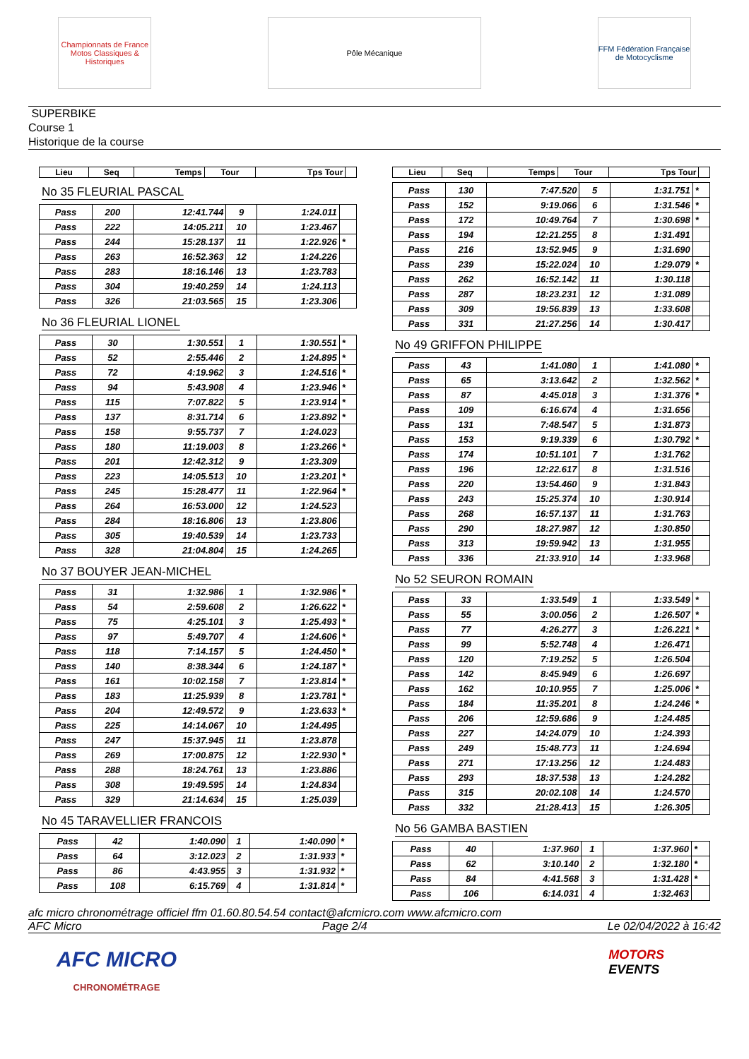Championnats de France Motos Classiques & Historiques
Pôle Mécanique
FFM Fédération Française de Motocyclisme
SUPERBIKE
Course 1
Historique de la course
| Lieu | Seq | Temps | Tour | Tps Tour | |
| --- | --- | --- | --- | --- | --- |
No 35 FLEURIAL PASCAL
| Pass | 200 | 12:41.744 | 9 | 1:24.011 | |
| Pass | 222 | 14:05.211 | 10 | 1:23.467 | |
| Pass | 244 | 15:28.137 | 11 | 1:22.926 | * |
| Pass | 263 | 16:52.363 | 12 | 1:24.226 | |
| Pass | 283 | 18:16.146 | 13 | 1:23.783 | |
| Pass | 304 | 19:40.259 | 14 | 1:24.113 | |
| Pass | 326 | 21:03.565 | 15 | 1:23.306 | |
No 36 FLEURIAL LIONEL
| Pass | 30 | 1:30.551 | 1 | 1:30.551 | * |
| Pass | 52 | 2:55.446 | 2 | 1:24.895 | * |
| Pass | 72 | 4:19.962 | 3 | 1:24.516 | * |
| Pass | 94 | 5:43.908 | 4 | 1:23.946 | * |
| Pass | 115 | 7:07.822 | 5 | 1:23.914 | * |
| Pass | 137 | 8:31.714 | 6 | 1:23.892 | * |
| Pass | 158 | 9:55.737 | 7 | 1:24.023 | |
| Pass | 180 | 11:19.003 | 8 | 1:23.266 | * |
| Pass | 201 | 12:42.312 | 9 | 1:23.309 | |
| Pass | 223 | 14:05.513 | 10 | 1:23.201 | * |
| Pass | 245 | 15:28.477 | 11 | 1:22.964 | * |
| Pass | 264 | 16:53.000 | 12 | 1:24.523 | |
| Pass | 284 | 18:16.806 | 13 | 1:23.806 | |
| Pass | 305 | 19:40.539 | 14 | 1:23.733 | |
| Pass | 328 | 21:04.804 | 15 | 1:24.265 | |
No 37 BOUYER JEAN-MICHEL
| Pass | 31 | 1:32.986 | 1 | 1:32.986 | * |
| Pass | 54 | 2:59.608 | 2 | 1:26.622 | * |
| Pass | 75 | 4:25.101 | 3 | 1:25.493 | * |
| Pass | 97 | 5:49.707 | 4 | 1:24.606 | * |
| Pass | 118 | 7:14.157 | 5 | 1:24.450 | * |
| Pass | 140 | 8:38.344 | 6 | 1:24.187 | * |
| Pass | 161 | 10:02.158 | 7 | 1:23.814 | * |
| Pass | 183 | 11:25.939 | 8 | 1:23.781 | * |
| Pass | 204 | 12:49.572 | 9 | 1:23.633 | * |
| Pass | 225 | 14:14.067 | 10 | 1:24.495 | |
| Pass | 247 | 15:37.945 | 11 | 1:23.878 | |
| Pass | 269 | 17:00.875 | 12 | 1:22.930 | * |
| Pass | 288 | 18:24.761 | 13 | 1:23.886 | |
| Pass | 308 | 19:49.595 | 14 | 1:24.834 | |
| Pass | 329 | 21:14.634 | 15 | 1:25.039 | |
No 45 TARAVELLIER FRANCOIS
| Pass | 42 | 1:40.090 | 1 | 1:40.090 | * |
| Pass | 64 | 3:12.023 | 2 | 1:31.933 | * |
| Pass | 86 | 4:43.955 | 3 | 1:31.932 | * |
| Pass | 108 | 6:15.769 | 4 | 1:31.814 | * |
| Lieu | Seq | Temps | Tour | Tps Tour | |
| --- | --- | --- | --- | --- | --- |
| Pass | 130 | 7:47.520 | 5 | 1:31.751 | * |
| Pass | 152 | 9:19.066 | 6 | 1:31.546 | * |
| Pass | 172 | 10:49.764 | 7 | 1:30.698 | * |
| Pass | 194 | 12:21.255 | 8 | 1:31.491 | |
| Pass | 216 | 13:52.945 | 9 | 1:31.690 | |
| Pass | 239 | 15:22.024 | 10 | 1:29.079 | * |
| Pass | 262 | 16:52.142 | 11 | 1:30.118 | |
| Pass | 287 | 18:23.231 | 12 | 1:31.089 | |
| Pass | 309 | 19:56.839 | 13 | 1:33.608 | |
| Pass | 331 | 21:27.256 | 14 | 1:30.417 | |
No 49 GRIFFON PHILIPPE
| Pass | 43 | 1:41.080 | 1 | 1:41.080 | * |
| Pass | 65 | 3:13.642 | 2 | 1:32.562 | * |
| Pass | 87 | 4:45.018 | 3 | 1:31.376 | * |
| Pass | 109 | 6:16.674 | 4 | 1:31.656 | |
| Pass | 131 | 7:48.547 | 5 | 1:31.873 | |
| Pass | 153 | 9:19.339 | 6 | 1:30.792 | * |
| Pass | 174 | 10:51.101 | 7 | 1:31.762 | |
| Pass | 196 | 12:22.617 | 8 | 1:31.516 | |
| Pass | 220 | 13:54.460 | 9 | 1:31.843 | |
| Pass | 243 | 15:25.374 | 10 | 1:30.914 | |
| Pass | 268 | 16:57.137 | 11 | 1:31.763 | |
| Pass | 290 | 18:27.987 | 12 | 1:30.850 | |
| Pass | 313 | 19:59.942 | 13 | 1:31.955 | |
| Pass | 336 | 21:33.910 | 14 | 1:33.968 | |
No 52 SEURON ROMAIN
| Pass | 33 | 1:33.549 | 1 | 1:33.549 | * |
| Pass | 55 | 3:00.056 | 2 | 1:26.507 | * |
| Pass | 77 | 4:26.277 | 3 | 1:26.221 | * |
| Pass | 99 | 5:52.748 | 4 | 1:26.471 | |
| Pass | 120 | 7:19.252 | 5 | 1:26.504 | |
| Pass | 142 | 8:45.949 | 6 | 1:26.697 | |
| Pass | 162 | 10:10.955 | 7 | 1:25.006 | * |
| Pass | 184 | 11:35.201 | 8 | 1:24.246 | * |
| Pass | 206 | 12:59.686 | 9 | 1:24.485 | |
| Pass | 227 | 14:24.079 | 10 | 1:24.393 | |
| Pass | 249 | 15:48.773 | 11 | 1:24.694 | |
| Pass | 271 | 17:13.256 | 12 | 1:24.483 | |
| Pass | 293 | 18:37.538 | 13 | 1:24.282 | |
| Pass | 315 | 20:02.108 | 14 | 1:24.570 | |
| Pass | 332 | 21:28.413 | 15 | 1:26.305 | |
No 56 GAMBA BASTIEN
| Pass | 40 | 1:37.960 | 1 | 1:37.960 | * |
| Pass | 62 | 3:10.140 | 2 | 1:32.180 | * |
| Pass | 84 | 4:41.568 | 3 | 1:31.428 | * |
| Pass | 106 | 6:14.031 | 4 | 1:32.463 | |
afc micro chronométrage officiel ffm 01.60.80.54.54 contact@afcmicro.com www.afcmicro.com
AFC Micro Page 2/4 Le 02/04/2022 à 16:42
AFC MICRO
CHRONOMÉTRAGE
MOTORS
EVENTS